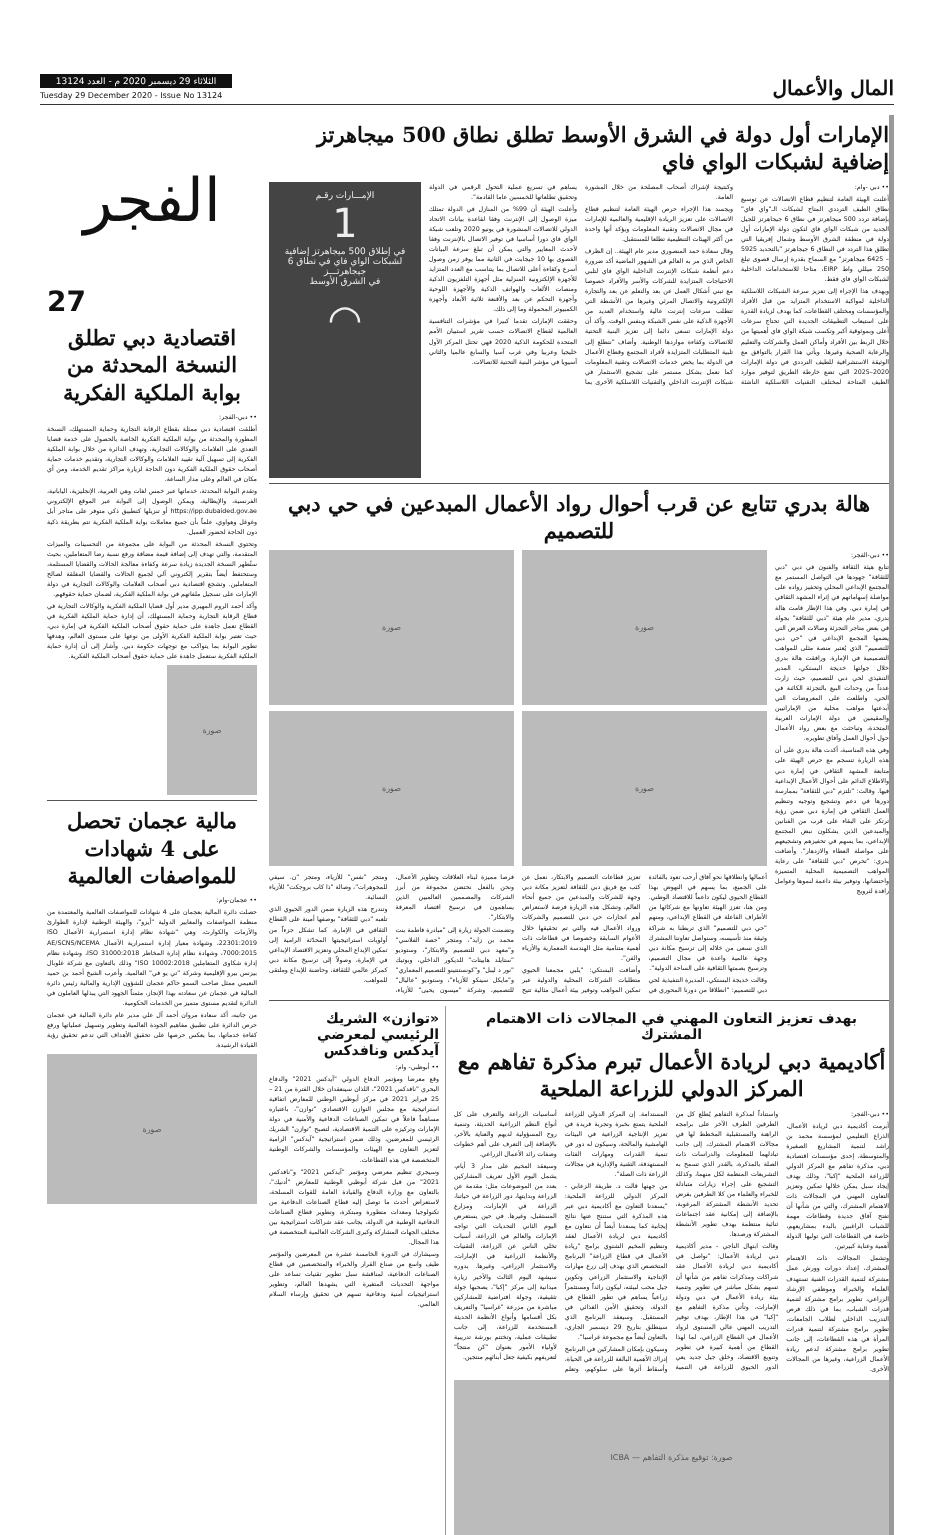المال والأعمال
الثلاثاء 29 ديسمبر 2020 م - العدد 13124
Tuesday 29 December 2020 - Issue No 13124
الإمارات أول دولة في الشرق الأوسط تطلق نطاق 500 ميجاهرتز إضافية لشبكات الواي فاي
•• دبي -وام:
أعلنت الهيئة العامة لتنظيم قطاع الاتصالات عن توسيع نطاق الطيف الترددي المتاح لشبكات الـ"واي فاي" بإضافة تردد 500 ميجاهرتز في نطاق 6 جيجاهرتز للجيل الجديد من شبكات الواي فاي لتكون دولة الإمارات أول دولة في منطقة الشرق الأوسط وشمال إفريقيا التي تطلق هذا التردد في النطاق 6 جيجاهرتز "بالتحديد 5925 – 6425 ميجاهرتز" مع السماح بقدرة إرسال قصوى تبلغ 250 ميللي واط EIRP، متاحا للاستخدامات الداخلية لشبكات الواي فاي فقط.
ويهدف هذا الإجراء إلى تعزيز سرعة الشبكات اللاسلكية الداخلية لمواكبة الاستخدام المتزايد من قبل الأفراد والمؤسسات ومختلف القطاعات، كما يهدف لزيادة القدرة على استيعاب التطبيقات الجديدة التي تحتاج سرعات أعلى وبموثوقية أكبر وتكسب شبكة الواي فاي أهميتها من خلال الربط بين الأفراد وأماكن العمل والشركات والتعليم والرعاية الصحية وغيرها. ويأتي هذا القرار بالتوافق مع الوثيقة الاستشرافية للطيف الترددي في دولة الإمارات 2020–2025 التي تضع خارطة الطريق لتوفير موارد الطيف المتاحة لمختلف التقنيات اللاسلكية الناشئة وكنتيجة لإشراك أصحاب المصلحة من خلال المشورة العامة.
ويجسد هذا الإجراء حرص الهيئة العامة لتنظيم قطاع الاتصالات على تعزيز الريادة الإقليمية والعالمية للإمارات في مجال الاتصالات وتقنية المعلومات ويؤكد أنها واحدة من أكثر الهيئات التنظيمية تطلعا للمستقبل.
وقال سعادة حمد المنصوري مدير عام الهيئة.. إن الظرف الخاص الذي مر به العالم في الشهور الماضية أكد ضرورة دعم أنظمة شبكات الإنترنت الداخلية الواي فاي لتلبي الاحتياجات المتزايدة للشركات والأسر والأفراد خصوصا مع تبني أشكال العمل عن بعد والتعلم عن بعد والتجارة الإلكترونية والاتصال المرئي وغيرها من الأنشطة التي تتطلب سرعات إنترنت عالية واستخدام العديد من الأجهزة الذكية على نفس الشبكة وبنفس الوقت. وأكد أن دولة الإمارات تسعى دائما إلى تعزيز البنية التحتية للاتصالات وكفاءة مواردها الوطنية. وأضاف "نتطلع إلى تلبية المتطلبات المتزايدة لأفراد المجتمع وقطاع الأعمال في الدولة بما يخص خدمات الاتصالات وتقنية المعلومات كما نعمل بشكل مستمر على تشجيع الاستثمار في شبكات الإنترنت الداخلي والتقنيات اللاسلكية الأخرى بما يساهم في تسريع عملية التحول الرقمي في الدولة وتحقيق تطلعاتها للخمسين عاما القادمة".
وأعلنت الهيئة أن 99% من المنازل في الدولة تمتلك ميزة الوصول إلى الإنترنت وفقا لقاعدة بيانات الاتحاد الدولي للاتصالات المنشورة في يونيو 2020 وتلعب شبكة الواي فاي دورا أساسيا في توفير الاتصال بالإنترنت وفقا لأحدث المعايير والتي يمكن أن تبلغ سرعة البيانات القصوى بها 10 جيجابت في الثانية مما يوفر زمن وصول أسرع وكفاءة أعلى للاتصال بما يتناسب مع العدد المتزايد للأجهزة الإلكترونية المنزلية مثل أجهزة التلفزيون الذكية ومنصات الألعاب والهواتف الذكية والأجهزة اللوحية وأجهزة التحكم عن بعد والأقنعة ثلاثية الأبعاد وأجهزة الكمبيوتر المحمولة وما إلى ذلك.
وحققت الإمارات تقدما كبيرا في مؤشرات التنافسية العالمية لقطاع الاتصالات حسب تقرير استبيان الأمم المتحدة للحكومة الذكية 2020 فهي تحتل المركز الأول خليجيا وعربيا وفي غرب آسيا والسابع عالميا والثاني آسيويا في مؤشر البنية التحتية للاتصالات.
الإمـــارات رقـم
1
في إطلاق 500 ميجاهرتز إضافية لشبكات الواي فاي في نطاق 6 جيجاهرتـــز
في الشرق الأوسط
◠
هالة بدري تتابع عن قرب أحوال رواد الأعمال المبدعين في حي دبي للتصميم
•• دبي-الفجر:
تتابع هيئة الثقافة والفنون في دبي "دبي للثقافة" جهودها في التواصل المستمر مع المجتمع الإبداعي المحلي وتحفيز رواده على مواصلة إسهاماتهم في إثراء المشهد الثقافي في إمارة دبي. وفي هذا الإطار قامت هالة بدري، مدير عام هيئة "دبي للثقافة" بجولة في بعض متاجر التجزئة وصالات العرض التي يضمها المجمع الإبداعي في "حي دبي للتصميم" الذي يُعتبر منصة مثلى للمواهب التصميمية في الإمارة. ورافقت هالة بدري خلال جولتها خديجة البستكي، المدير التنفيذي لحي دبي للتصميم، حيث زارت عدداً من وحدات البيع بالتجزئة الكائنة في الحي، واطلعت على المعروضات التي أبدعتها مواهب محلية من الإماراتيين والمقيمين في دولة الإمارات العربية المتحدة، وتباحثت مع بعض رواد الأعمال حول أحوال العمل وآفاق تطويره.
وفي هذه المناسبة، أكدت هالة بدري على أن هذه الزيارة تنسجم مع حرص الهيئة على متابعة المشهد الثقافي في إمارة دبي والاطلاع الدائم على أحوال الأعمال الإبداعية فيها. وقالت: "تلتزم "دبي للثقافة" بممارسة دورها في دعم وتشجيع وتوجيه وتنظيم العمل الثقافي في إمارة دبي ضمن رؤية ترتكز على البقاء على قرب من الفنانين والمبدعين الذين يشكلون نبض المجتمع الإبداعي، بما يسهم في تحفيزهم وتشجيعهم على مواصلة العطاء والازدهار". وأضافت بدري: "تحرص "دبي للثقافة" على رعاية المواهب التصميمية المحلية المتميزة واحتضانها، وتوفير بيئة داعمة لنموها وعوامل رافدة لترويج
صورة صورة
صورة صورة
أعمالها وانطلاقها نحو آفاق أرحب تعود بالفائدة على الجميع، بما يسهم في النهوض بهذا القطاع الحيوي ليكون داعماً للاقتصاد الوطني. ومن هنا، تعزز الهيئة تعاونها مع شركائها من الأطراف الفاعلة في القطاع الإبداعي، ومنهم "حي دبي للتصميم" الذي تربطنا به شراكة وثيقة منذ تأسيسه، وسنواصل تعاوننا المشترك الذي نسعى من خلاله إلى ترسيخ مكانة دبي وجهة عالمية واعدة في مجال التصميم، وترسيخ بصمتها الثقافية على الساحة الدولية".
وقالت خديجة البستكي، المديرة التنفيذية لحي دبي للتصميم: "انطلاقا من دورنا المحوري في تعزيز قطاعات التصميم والابتكار، نعمل عن كثب مع فريق دبي للثقافة لتعزيز مكانة دبي وجهة للشركات والمبدعين من جميع أنحاء العالم. وتشكل هذه الزيارة فرصة لاستعراض أهم انجازات حي دبي للتصميم والشركات ورواد الأعمال فيه والتي تم تحقيقها خلال الأعوام السابقة وخصوصا في قطاعات ذات أهمية متنامية مثل الهندسة المعمارية والأزياء والفن".
وأضافت البستكي: "يلبي مجمعنا الحيوي متطلبات الشركات المحلية والدولية عبر تمكين المواهب وتوفير بيئة أعمال مثالية تتيح فرصا مميزة لبناء العلاقات وتطوير الأعمال، ونحن بالفعل نحتضن مجموعة من أبرز الشركات والمصممين العالميين الذين يساهمون في ترسيخ اقتصاد المعرفة والابتكار".
وتضمنت الجولة زيارة إلى "مبادرة فاطمة بنت محمد بن زايد"، ومتجر "حصة الفلاسي" و"معهد دبي للتصميم والابتكار"، وستوديو "ستايلد هابيتات" للديكور الداخلي، وبوتيك "نور د ليبل" و"كونستنتينو للتصميم المعماري" و"مايكل سينكو للأزياء"، وستوديو "عاليال" للتصميم، وشركة "ميسون يحيى" للأزياء، ومتجر "نفس" للأزياء، ومتجر "ن. سيفي للمجوهرات"، وصالة "ذا كاب بروجكت" للأزياء النسائية.
وتندرج هذه الزيارة ضمن الدور الحيوي الذي تلعبه "دبي للثقافة" بوصفها أمينة على القطاع الثقافي في الإمارة، كما تشكل جزءاً من أولويات استراتيجيتها المحدّثة الرامية إلى تمكين الإبداع المحلي وتعزيز الاقتصاد الإبداعي في الإمارة، وصولاً إلى ترسيخ مكانة دبي كمركز عالمي للثقافة، وحاضنة للإبداع وملتقى للمواهب.
بهدف تعزيز التعاون المهني في المجالات ذات الاهتمام المشترك
أكاديمية دبي لريادة الأعمال تبرم مذكرة تفاهم مع المركز الدولي للزراعة الملحية
•• دبي-الفجر:
أبرمت أكاديمية دبي لريادة الأعمال، الذراع التعليمي لمؤسسة محمد بن راشد لتنمية المشاريع الصغيرة والمتوسطة، إحدى مؤسسات اقتصادية دبي، مذكرة تفاهم مع المركز الدولي للزراعة الملحية "إكبا"، وذلك بهدف إيجاد سبل يمكن خلالها تمكين وتعزيز التعاون المهني في المجالات ذات الاهتمام المشترك، والتي من شأنها أن تفتح آفاق جديدة وقطاعات مهمة للشباب الراغبين بالبدء بمشاريعهم، خاصة في القطاعات التي توليها الدولة أهمية وعناية كبيرتين.
وتشمل المجالات ذات الاهتمام المشترك، إعداد دورات وورش عمل مشتركة لتنمية القدرات الفنية تستهدف العلماء والخبراء وموظفي الإرشاد الزراعي، تطوير برامج مشتركة لتنمية قدرات الشباب، بما في ذلك فرص التدريب الداخلي لطلاب الجامعات، تطوير برامج مشتركة لتنمية قدرات المرأة في هذه القطاعات، إلى جانب تطوير برامج مشتركة لدعم ريادة الأعمال الزراعية، وغيرها من المجالات الأخرى.
واستناداً لمذكرة التفاهم يُطلع كل من الطرفين الطرف الآخر على برامجه الراهنة والمستقبلية المخطط لها في مجالات الاهتمام المشترك، إلى جانب تبادلهما للمعلومات والدراسات ذات الصلة بالمذكرة، بالقدر الذي تسمح به التشريعات المنظمة لكل منهما، وكذلك التشجيع على إجراء زيارات متبادلة للخبراء والعلماء من كلا الطرفين بغرض تحديد الأنشطة المشتركة المرغوبة، بالإضافة إلى إمكانية عقد اجتماعات ثنائية منتظمة بهدف تطوير الأنشطة المشتركة ورصدها.
وقالت ابتهال الناجي - مدير أكاديمية دبي لريادة الأعمال: "نواصل في أكاديمية دبي لريادة الأعمال عقد شراكات ومذكرات تفاهم من شأنها أن تسهم بشكل مباشر في تطوير وتنمية بيئة ريادة الأعمال في دبي ودولة الإمارات، وتأتي مذكرة التفاهم مع "إكبا" في هذا الإطار، بهدف توفير التدريب المهني عالي المستوى لرواد الأعمال في القطاع الزراعي، لما لهذا القطاع من أهمية كبيرة في تطوير وتنويع الاقتصاد، وخلق جيل جديد يعي الدور الحيوي للزراعة في التنمية المستدامة. إن المركز الدولي للزراعة الملحية يتمتع بخبرة وتجربة فريدة في تعزيز الإنتاجية الزراعية في البيئات الهامشية والمالحة، وسيكون له دور في تنمية القدرات ومهارات الفئات المستهدفة، التقنية والإدارية في مجالات الزراعة ذات الصلة".
من جهتها قالت د. طريفة الزعابي - المركز الدولي للزراعة الملحية: "يسعدنا التعاون مع أكاديمية دبي عبر هذه المذكرة التي ستنتج عنها نتائج إيجابية كما يسعدنا أيضاً أن نتعاون مع أكاديمية دبي لريادة الأعمال لعقد وتنظيم المخيم الشتوي برامج "ريادة الأعمال في قطاع الزراعة" البرنامج المتخصص الذي يهدف إلى زرع مهارات الإنتاجية والاستثمار الزراعي وتكوين جيل محب لبيئته، ليكون رائداً ومستثمراً زراعياً يساهم في تطور القطاع في الدولة، وتحقيق الأمن الغذائي في المستقبل. وسيعقد البرنامج الذي سينطلق بتاريخ 29 ديسمبر الجاري، بالتعاون أيضاً مع مجموعة غراسيا".
وسيكون بإمكان المشاركين في البرنامج إدراك الأهمية البالغة للزراعة في الحياة، وأسقاط أثرها على سلوكهم، وتعلم أساسيات الزراعة والتعرف على كل أنواع النظم الزراعية الحديثة، وتنمية روح المسؤولية لديهم والعناية بالآخر، بالإضافة إلى التعرف على أهم خطوات وصفات رائد الأعمال الزراعي.
وسيعقد المخيم على مدار 3 أيام، يشمل اليوم الأول تعريف المشاركين بعدد من الموضوعات مثل: مقدمة عن الزراعة وبدايتها، دور الزراعة في حياتنا، الزراعة في الإمارات، ومزارع المستقبل، وغيرها. في حين يستعرض اليوم الثاني التحديات التي تواجه الإمارات والعالم في الزراعة، أسباب تخلي الناس عن الزراعة، التقنيات والأنظمة الزراعية في الإمارات، والاستثمار الزراعي، وغيرها. بدوره سيشهد اليوم الثالث والأخير زيارة ميدانية إلى مركز "إكبا"، يصحبها جولة تثقيفية، وجولة افتراضية للمشاركين مباشرة من مزرعة "غراسيا" والتعريف بكل أقسامها وأنواع الأنظمة الحديثة المستخدمة للزراعة، إلى جانب تطبيقات عملية، وتختتم بورشة تدريبية لأولياء الأمور بعنوان "كن منتجاً" لتعريفهم بكيفية جعل أبنائهم منتجين.
صورة: توقيع مذكرة التفاهم — ICBA
«توازن» الشريك الرئيسي لمعرضي آيدكس ونافدكس
•• أبوظبي- وام:
وقع معرضا ومؤتمر الدفاع الدولي "آيدكس 2021" والدفاع البحري "نافدكس 2021"، اللذان سينعقدان خلال الفترة من 21 – 25 فبراير 2021 في مركز أبوظبي الوطني للمعارض اتفاقية استراتيجية مع مجلس التوازن الاقتصادي "توازن"، باعتباره مساهماً فاعلاً في تمكين الصناعات الدفاعية والأمنية في دولة الإمارات وتركيزه على التنمية الاقتصادية، لتصبح "توازن" الشريك الرئيسي للمعرضين، وذلك ضمن استراتيجية "آيدكس" الرامية لتعزيز التعاون مع الهيئات والمؤسسات والشركات الوطنية المتخصصة في هذه القطاعات.
وسيجري تنظيم معرضي ومؤتمر "آيدكس 2021" و"نافدكس 2021" من قبل شركة أبوظبي الوطنية للمعارض "أدنيك"، بالتعاون مع وزارة الدفاع والقيادة العامة للقوات المسلحة، لاستعراض أحدث ما توصل إليه قطاع الصناعات الدفاعية من تكنولوجيا ومعدات متطورة ومبتكرة، وتطوير قطاع الصناعات الدفاعية الوطنية في الدولة، بجانب عقد شراكات استراتيجية بين مختلف الجهات المشاركة وكبرى الشركات العالمية المتخصصة في هذا المجال.
وسيشارك في الدورة الخامسة عشرة من المعرضين والمؤتمر طيف واسع من صناع القرار والخبراء والمتخصصين في قطاع الصناعات الدفاعية، لمناقشة سبل تطوير تقنيات تساعد على مواجهة التحديات المتغيرة التي يشهدها العالم، وتطوير استراتيجيات أمنية ودفاعية تسهم في تحقيق وإرساء السلام العالمي.
الفجر
27
اقتصادية دبي تطلق النسخة المحدثة من بوابة الملكية الفكرية
•• دبي-الفجر:
أطلقت اقتصادية دبي ممثلة بقطاع الرقابة التجارية وحماية المستهلك، النسخة المطورة والمحدثة من بوابة الملكية الفكرية الخاصة بالحصول على خدمة قضايا التعدي على العلامات والوكالات التجارية، وتهدف الدائرة من خلال بوابة الملكية الفكرية إلى تسهيل آلية تقييد العلامات والوكالات التجارية، وتقديم خدمات حماية أصحاب حقوق الملكية الفكرية دون الحاجة لزيارة مراكز تقديم الخدمة، ومن أي مكان في العالم وعلى مدار الساعة.
وتقدم البوابة المحدثة، خدماتها عبر خمس لغات وهي العربية، الإنجليزية، اليابانية، الفرنسية، والإيطالية، ويمكن الوصول إلى البوابة عبر الموقع الإلكتروني https://ipp.dubaided.gov.ae أو تنزيلها كتطبيق ذكي متوفر على متاجر أبل وغوغل وهواوي، علماً بأن جميع معاملات بوابة الملكية الفكرية تتم بطريقة ذكية دون الحاجة لحضور العميل.
وتحتوي النسخة المحدثة من البوابة على مجموعة من التحسينات والميزات المتقدمة، والتي تهدف إلى إضافة قيمة مضافة ورفع نسبة رضا المتعاملين، بحيث ستُطهر النسخة الجديدة زيادة سرعة وكفاءة معالجة الحالات والقضايا المستلمة، وستحتفظ أيضاً بتقرير إلكتروني آلي لجميع الحالات والقضايا المغلقة لصالح المتعاملين. وتشجع اقتصادية دبي أصحاب العلامات والوكالات التجارية في دولة الإمارات على تسجيل ملفاتهم في بوابة الملكية الفكرية، لضمان حماية حقوقهم.
وأكد أحمد الروم المهيري مدير أول قضايا الملكية الفكرية والوكالات التجارية في قطاع الرقابة التجارية وحماية المستهلك، أن إدارة حماية الملكية الفكرية في القطاع تعمل جاهدة على حماية حقوق أصحاب الملكية الفكرية في إمارة دبي، حيث تعتبر بوابة الملكية الفكرية الأولى من نوعها على مستوى العالم، وهدفها تطوير البوابة بما يتواكب مع توجهات حكومة دبي. وأشار إلى أن إدارة حماية الملكية الفكرية ستعمل جاهدة على حماية حقوق أصحاب الملكية الفكرية.
صورة
مالية عجمان تحصل على 4 شهادات للمواصفات العالمية
•• عجمان-وام:
حصلت دائرة المالية بعجمان على 4 شهادات للمواصفات العالمية والمعتمدة من منظمة المواصفات والمعايير الدولية "أيزو"، والهيئة الوطنية لإدارة الطوارئ والأزمات والكوارث، وهي "شهادة نظام إدارة استمرارية الأعمال ISO 22301:2019، وشهادة معيار إدارة استمرارية الأعمال AE/SCNS/NCEMA 7000:2015، وشهادة نظام إدارة المخاطر ISO 31000:2018، وشهادة نظام إدارة شكاوى المتعاملين ISO 10002:2018" وذلك بالتعاون مع شركة غلوبال بيزنس بيرو الإقليمية وشركة "تي يو في" العالمية. وأعرب الشيخ أحمد بن حميد النعيمي ممثل صاحب السمو حاكم عجمان للشؤون الإدارية والمالية رئيس دائرة المالية في عجمان عن سعادته بهذا الإنجاز، مثمناً الجهود التي يبذلها العاملون في الدائرة لتقديم مستوى متميز من الخدمات الحكومية.
من جانبه، أكد سعادة مروان أحمد آل علي مدير عام دائرة المالية في عجمان حرص الدائرة على تطبيق مفاهيم الجودة العالمية وتطوير وتسهيل عملياتها ورفع كفاءة خدماتها، بما يعكس حرصها على تحقيق الأهداف التي تدعم تحقيق رؤية القيادة الرشيدة.
صورة